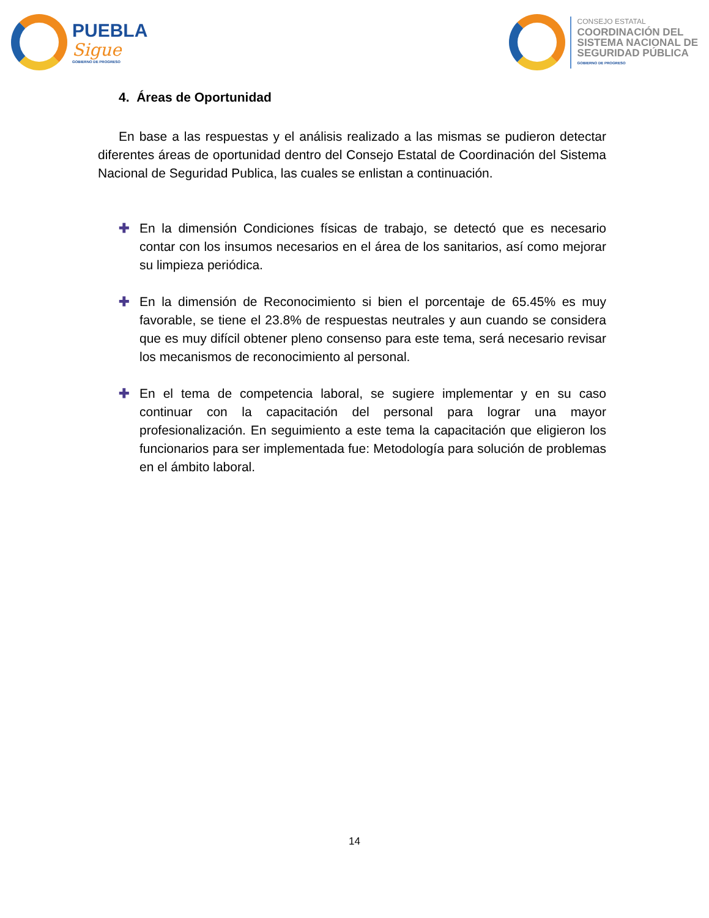PUEBLA
Sigue
GOBIERNO DE PROGRESO
CONSEJO ESTATAL
COORDINACIÓN DEL
SISTEMA NACIONAL DE
SEGURIDAD PÚBLICA
GOBIERNO DE PROGRESO
4. Áreas de Oportunidad
En base a las respuestas y el análisis realizado a las mismas se pudieron detectar diferentes áreas de oportunidad dentro del Consejo Estatal de Coordinación del Sistema Nacional de Seguridad Publica, las cuales se enlistan a continuación.
✚ En la dimensión Condiciones físicas de trabajo, se detectó que es necesario contar con los insumos necesarios en el área de los sanitarios, así como mejorar su limpieza periódica.
✚ En la dimensión de Reconocimiento si bien el porcentaje de 65.45% es muy favorable, se tiene el 23.8% de respuestas neutrales y aun cuando se considera que es muy difícil obtener pleno consenso para este tema, será necesario revisar los mecanismos de reconocimiento al personal.
✚ En el tema de competencia laboral, se sugiere implementar y en su caso continuar con la capacitación del personal para lograr una mayor profesionalización. En seguimiento a este tema la capacitación que eligieron los funcionarios para ser implementada fue: Metodología para solución de problemas en el ámbito laboral.
14